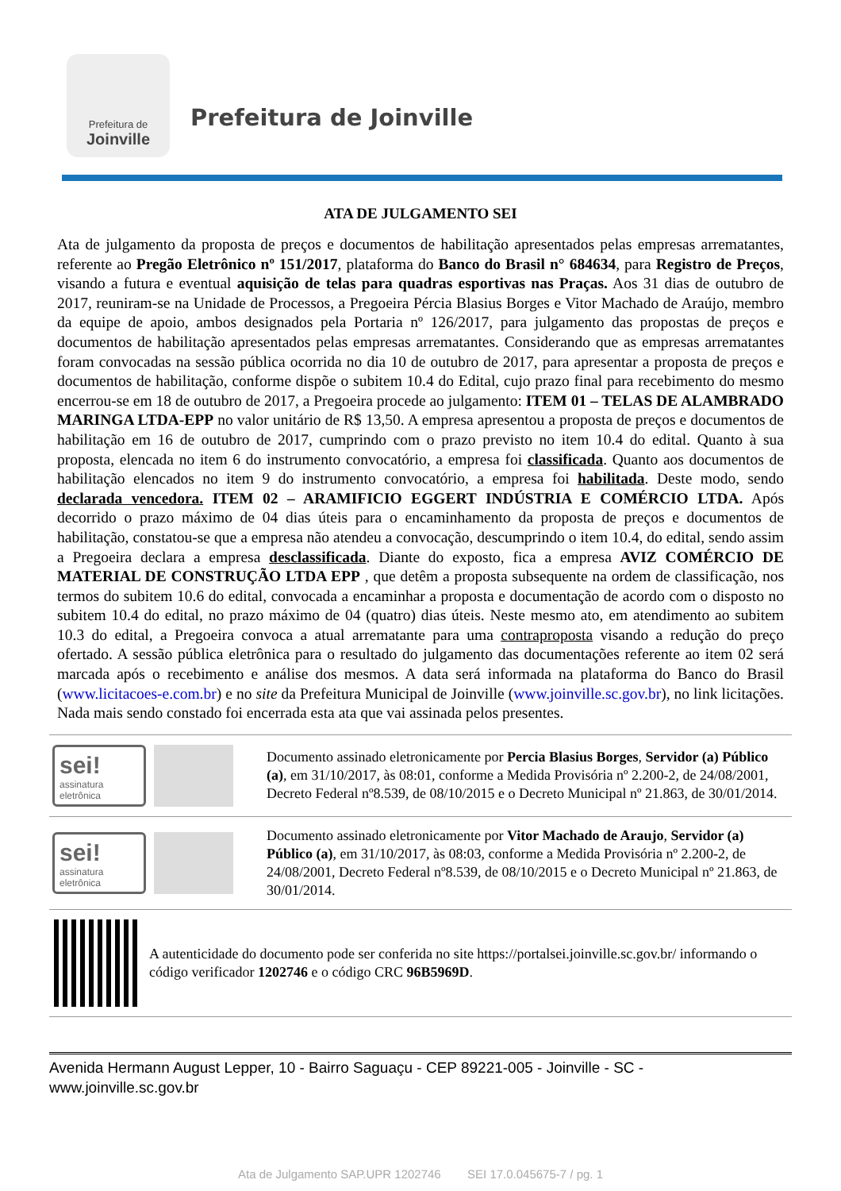Prefeitura de
Joinville
Prefeitura de Joinville
ATA DE JULGAMENTO SEI
Ata de julgamento da proposta de preços e documentos de habilitação apresentados pelas empresas arrematantes, referente ao Pregão Eletrônico nº 151/2017, plataforma do Banco do Brasil n° 684634, para Registro de Preços, visando a futura e eventual aquisição de telas para quadras esportivas nas Praças. Aos 31 dias de outubro de 2017, reuniram-se na Unidade de Processos, a Pregoeira Pércia Blasius Borges e Vitor Machado de Araújo, membro da equipe de apoio, ambos designados pela Portaria nº 126/2017, para julgamento das propostas de preços e documentos de habilitação apresentados pelas empresas arrematantes. Considerando que as empresas arrematantes foram convocadas na sessão pública ocorrida no dia 10 de outubro de 2017, para apresentar a proposta de preços e documentos de habilitação, conforme dispõe o subitem 10.4 do Edital, cujo prazo final para recebimento do mesmo encerrou-se em 18 de outubro de 2017, a Pregoeira procede ao julgamento: ITEM 01 – TELAS DE ALAMBRADO MARINGA LTDA-EPP no valor unitário de R$ 13,50. A empresa apresentou a proposta de preços e documentos de habilitação em 16 de outubro de 2017, cumprindo com o prazo previsto no item 10.4 do edital. Quanto à sua proposta, elencada no item 6 do instrumento convocatório, a empresa foi classificada. Quanto aos documentos de habilitação elencados no item 9 do instrumento convocatório, a empresa foi habilitada. Deste modo, sendo declarada vencedora. ITEM 02 – ARAMIFICIO EGGERT INDÚSTRIA E COMÉRCIO LTDA. Após decorrido o prazo máximo de 04 dias úteis para o encaminhamento da proposta de preços e documentos de habilitação, constatou-se que a empresa não atendeu a convocação, descumprindo o item 10.4, do edital, sendo assim a Pregoeira declara a empresa desclassificada. Diante do exposto, fica a empresa AVIZ COMÉRCIO DE MATERIAL DE CONSTRUÇÃO LTDA EPP , que detêm a proposta subsequente na ordem de classificação, nos termos do subitem 10.6 do edital, convocada a encaminhar a proposta e documentação de acordo com o disposto no subitem 10.4 do edital, no prazo máximo de 04 (quatro) dias úteis. Neste mesmo ato, em atendimento ao subitem 10.3 do edital, a Pregoeira convoca a atual arrematante para uma contraproposta visando a redução do preço ofertado. A sessão pública eletrônica para o resultado do julgamento das documentações referente ao item 02 será marcada após o recebimento e análise dos mesmos. A data será informada na plataforma do Banco do Brasil (www.licitacoes-e.com.br) e no site da Prefeitura Municipal de Joinville (www.joinville.sc.gov.br), no link licitações. Nada mais sendo constado foi encerrada esta ata que vai assinada pelos presentes.
sei!
assinatura eletrônica
Documento assinado eletronicamente por Percia Blasius Borges, Servidor (a) Público (a), em 31/10/2017, às 08:01, conforme a Medida Provisória nº 2.200-2, de 24/08/2001, Decreto Federal nº8.539, de 08/10/2015 e o Decreto Municipal nº 21.863, de 30/01/2014.
sei!
assinatura eletrônica
Documento assinado eletronicamente por Vitor Machado de Araujo, Servidor (a) Público (a), em 31/10/2017, às 08:03, conforme a Medida Provisória nº 2.200-2, de 24/08/2001, Decreto Federal nº8.539, de 08/10/2015 e o Decreto Municipal nº 21.863, de 30/01/2014.
A autenticidade do documento pode ser conferida no site https://portalsei.joinville.sc.gov.br/ informando o código verificador 1202746 e o código CRC 96B5969D.
Avenida Hermann August Lepper, 10 - Bairro Saguaçu - CEP 89221-005 - Joinville - SC - www.joinville.sc.gov.br
Ata de Julgamento SAP.UPR 1202746 SEI 17.0.045675-7 / pg. 1